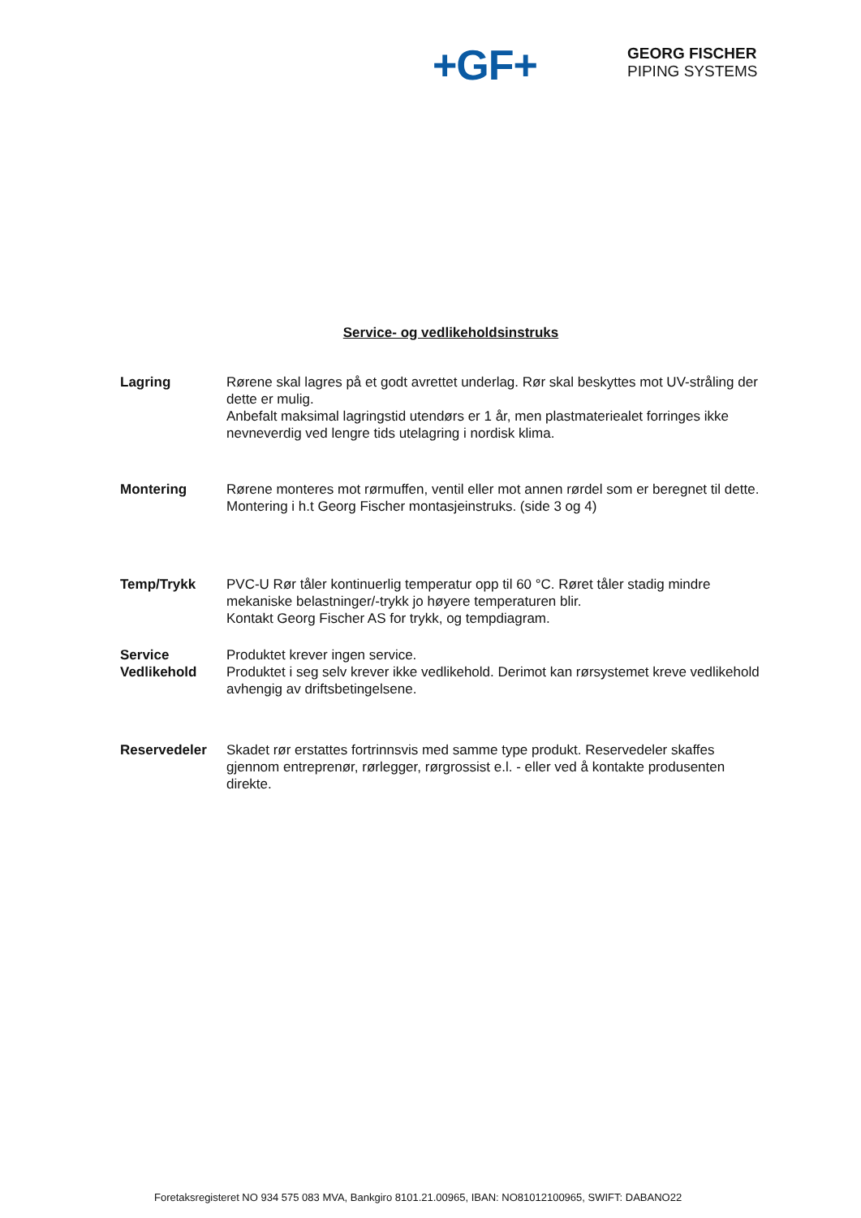+GF+
GEORG FISCHER
PIPING SYSTEMS
Service- og vedlikeholdsinstruks
Lagring Rørene skal lagres på et godt avrettet underlag. Rør skal beskyttes mot UV-stråling der dette er mulig.
Anbefalt maksimal lagringstid utendørs er 1 år, men plastmateriealet forringes ikke nevneverdig ved lengre tids utelagring i nordisk klima.
Montering Rørene monteres mot rørmuffen, ventil eller mot annen rørdel som er beregnet til dette. Montering i h.t Georg Fischer montasjeinstruks. (side 3 og 4)
Temp/Trykk PVC-U Rør tåler kontinuerlig temperatur opp til 60 °C. Røret tåler stadig mindre mekaniske belastninger/-trykk jo høyere temperaturen blir.
Kontakt Georg Fischer AS for trykk, og tempdiagram.
Service
Vedlikehold
Produktet krever ingen service.
Produktet i seg selv krever ikke vedlikehold. Derimot kan rørsystemet kreve vedlikehold avhengig av driftsbetingelsene.
Reservedeler Skadet rør erstattes fortrinnsvis med samme type produkt. Reservedeler skaffes gjennom entreprenør, rørlegger, rørgrossist e.l. - eller ved å kontakte produsenten direkte.
Foretaksregisteret NO 934 575 083 MVA, Bankgiro 8101.21.00965, IBAN: NO81012100965, SWIFT: DABANO22